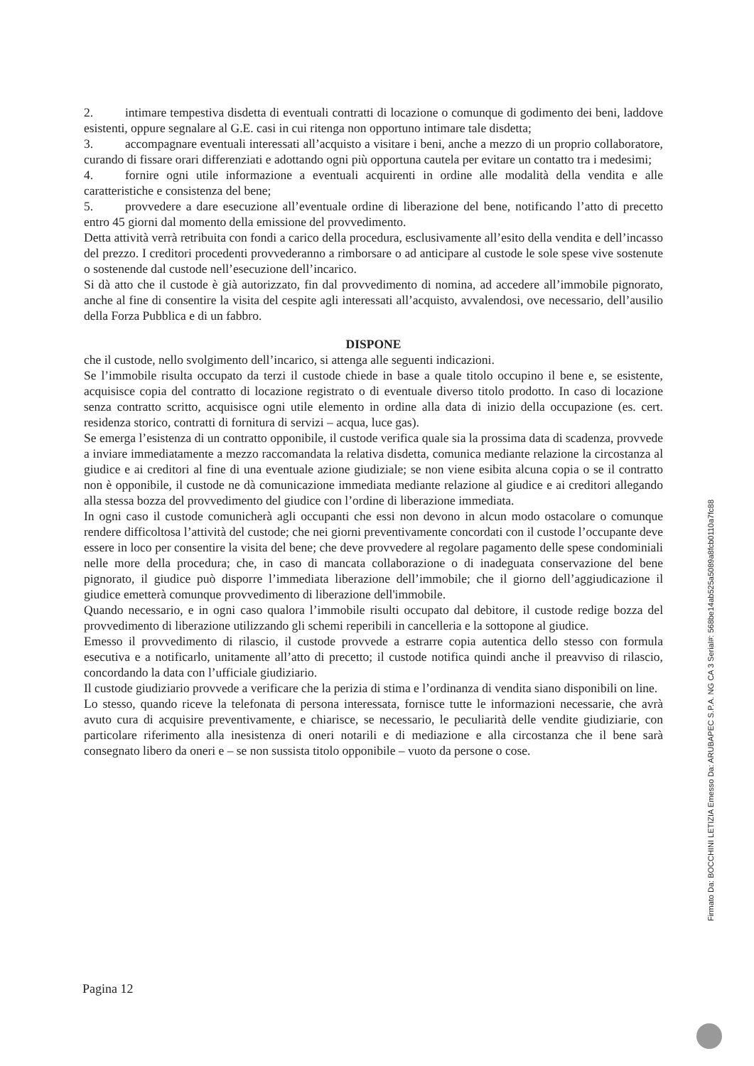2. intimare tempestiva disdetta di eventuali contratti di locazione o comunque di godimento dei beni, laddove esistenti, oppure segnalare al G.E. casi in cui ritenga non opportuno intimare tale disdetta;
3. accompagnare eventuali interessati all’acquisto a visitare i beni, anche a mezzo di un proprio collaboratore, curando di fissare orari differenziati e adottando ogni più opportuna cautela per evitare un contatto tra i medesimi;
4. fornire ogni utile informazione a eventuali acquirenti in ordine alle modalità della vendita e alle caratteristiche e consistenza del bene;
5. provvedere a dare esecuzione all’eventuale ordine di liberazione del bene, notificando l’atto di precetto entro 45 giorni dal momento della emissione del provvedimento.
Detta attività verrà retribuita con fondi a carico della procedura, esclusivamente all’esito della vendita e dell’incasso del prezzo. I creditori procedenti provvederanno a rimborsare o ad anticipare al custode le sole spese vive sostenute o sostenende dal custode nell’esecuzione dell’incarico.
Si dà atto che il custode è già autorizzato, fin dal provvedimento di nomina, ad accedere all’immobile pignorato, anche al fine di consentire la visita del cespite agli interessati all’acquisto, avvalendosi, ove necessario, dell’ausilio della Forza Pubblica e di un fabbro.
DISPONE
che il custode, nello svolgimento dell’incarico, si attenga alle seguenti indicazioni.
Se l’immobile risulta occupato da terzi il custode chiede in base a quale titolo occupino il bene e, se esistente, acquisisce copia del contratto di locazione registrato o di eventuale diverso titolo prodotto. In caso di locazione senza contratto scritto, acquisisce ogni utile elemento in ordine alla data di inizio della occupazione (es. cert. residenza storico, contratti di fornitura di servizi – acqua, luce gas).
Se emerga l’esistenza di un contratto opponibile, il custode verifica quale sia la prossima data di scadenza, provvede a inviare immediatamente a mezzo raccomandata la relativa disdetta, comunica mediante relazione la circostanza al giudice e ai creditori al fine di una eventuale azione giudiziale; se non viene esibita alcuna copia o se il contratto non è opponibile, il custode ne dà comunicazione immediata mediante relazione al giudice e ai creditori allegando alla stessa bozza del provvedimento del giudice con l’ordine di liberazione immediata.
In ogni caso il custode comunicherà agli occupanti che essi non devono in alcun modo ostacolare o comunque rendere difficoltosa l’attività del custode; che nei giorni preventivamente concordati con il custode l’occupante deve essere in loco per consentire la visita del bene; che deve provvedere al regolare pagamento delle spese condominiali nelle more della procedura; che, in caso di mancata collaborazione o di inadeguata conservazione del bene pignorato, il giudice può disporre l’immediata liberazione dell’immobile; che il giorno dell’aggiudicazione il giudice emetterà comunque provvedimento di liberazione dell'immobile.
Quando necessario, e in ogni caso qualora l’immobile risulti occupato dal debitore, il custode redige bozza del provvedimento di liberazione utilizzando gli schemi reperibili in cancelleria e la sottopone al giudice.
Emesso il provvedimento di rilascio, il custode provvede a estrarre copia autentica dello stesso con formula esecutiva e a notificarlo, unitamente all’atto di precetto; il custode notifica quindi anche il preavviso di rilascio, concordando la data con l’ufficiale giudiziario.
Il custode giudiziario provvede a verificare che la perizia di stima e l’ordinanza di vendita siano disponibili on line.
Lo stesso, quando riceve la telefonata di persona interessata, fornisce tutte le informazioni necessarie, che avrà avuto cura di acquisire preventivamente, e chiarisce, se necessario, le peculiarità delle vendite giudiziarie, con particolare riferimento alla inesistenza di oneri notarili e di mediazione e alla circostanza che il bene sarà consegnato libero da oneri e – se non sussista titolo opponibile – vuoto da persone o cose.
Pagina 12
Firmato Da: BOCCHINI LETIZIA Emesso Da: ARUBAPEC S.P.A. NG CA 3 Serial#: 568be14ab525a5089a8fcb0110a7fc88